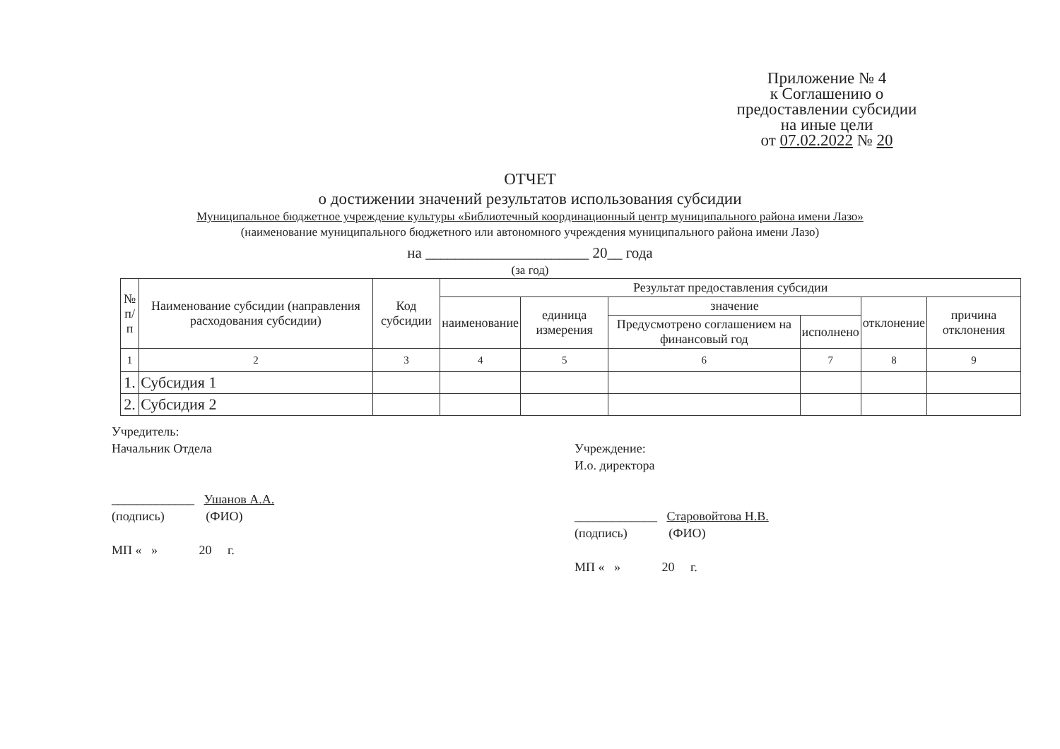Приложение № 4
к Соглашению о
предоставлении субсидии
на иные цели
от 07.02.2022 № 20
ОТЧЕТ
о достижении значений результатов использования субсидии
Муниципальное бюджетное учреждение культуры «Библиотечный координационный центр муниципального района имени Лазо»
(наименование муниципального бюджетного или автономного учреждения муниципального района имени Лазо)
на ______________________ 20__ года
(за год)
| № п/п | Наименование субсидии (направления расходования субсидии) | Код субсидии | Результат предоставления субсидии | | | | | |
| --- | --- | --- | --- | --- | --- | --- | --- | --- |
| | | | наименование | единица измерения | значение | | отклонение | причина отклонения |
| | | | | | Предусмотрено соглашением на финансовый год | исполнено | | |
| 1 | 2 | 3 | 4 | 5 | 6 | 7 | 8 | 9 |
| 1. | Субсидия 1 | | | | | | | |
| 2. | Субсидия 2 | | | | | | | |
Учредитель:
Начальник Отдела
_____________ Ушанов А.А.
(подпись) (ФИО)
МП « » 20 г.
Учреждение:
И.о. директора
_____________ Старовойтова Н.В.
(подпись) (ФИО)
МП « » 20 г.